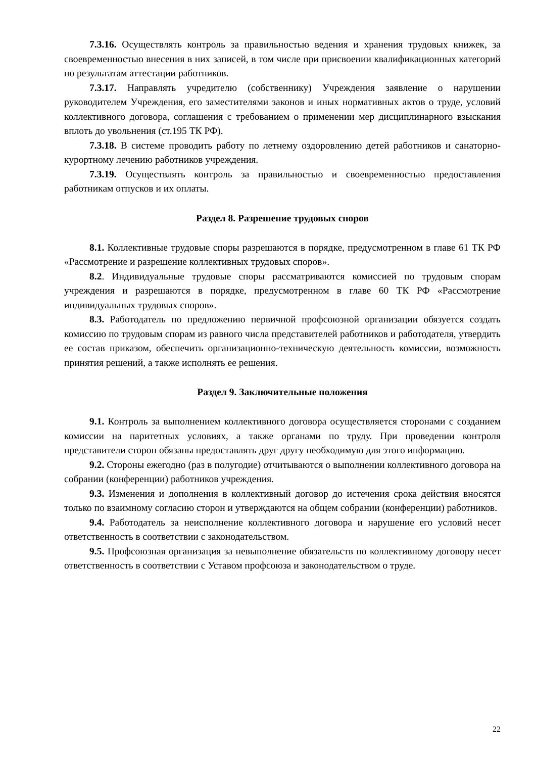7.3.16. Осуществлять контроль за правильностью ведения и хранения трудовых книжек, за своевременностью внесения в них записей, в том числе при присвоении квалификационных категорий по результатам аттестации работников.
7.3.17. Направлять учредителю (собственнику) Учреждения заявление о нарушении руководителем Учреждения, его заместителями законов и иных нормативных актов о труде, условий коллективного договора, соглашения с требованием о применении мер дисциплинарного взыскания вплоть до увольнения (ст.195 ТК РФ).
7.3.18. В системе проводить работу по летнему оздоровлению детей работников и санаторно-курортному лечению работников учреждения.
7.3.19. Осуществлять контроль за правильностью и своевременностью предоставления работникам отпусков и их оплаты.
Раздел 8. Разрешение трудовых споров
8.1. Коллективные трудовые споры разрешаются в порядке, предусмотренном в главе 61 ТК РФ «Рассмотрение и разрешение коллективных трудовых споров».
8.2. Индивидуальные трудовые споры рассматриваются комиссией по трудовым спорам учреждения и разрешаются в порядке, предусмотренном в главе 60 ТК РФ «Рассмотрение индивидуальных трудовых споров».
8.3. Работодатель по предложению первичной профсоюзной организации обязуется создать комиссию по трудовым спорам из равного числа представителей работников и работодателя, утвердить ее состав приказом, обеспечить организационно-техническую деятельность комиссии, возможность принятия решений, а также исполнять ее решения.
Раздел 9. Заключительные положения
9.1. Контроль за выполнением коллективного договора осуществляется сторонами с созданием комиссии на паритетных условиях, а также органами по труду. При проведении контроля представители сторон обязаны предоставлять друг другу необходимую для этого информацию.
9.2. Стороны ежегодно (раз в полугодие) отчитываются о выполнении коллективного договора на собрании (конференции) работников учреждения.
9.3. Изменения и дополнения в коллективный договор до истечения срока действия вносятся только по взаимному согласию сторон и утверждаются на общем собрании (конференции) работников.
9.4. Работодатель за неисполнение коллективного договора и нарушение его условий несет ответственность в соответствии с законодательством.
9.5. Профсоюзная организация за невыполнение обязательств по коллективному договору несет ответственность в соответствии с Уставом профсоюза и законодательством о труде.
22